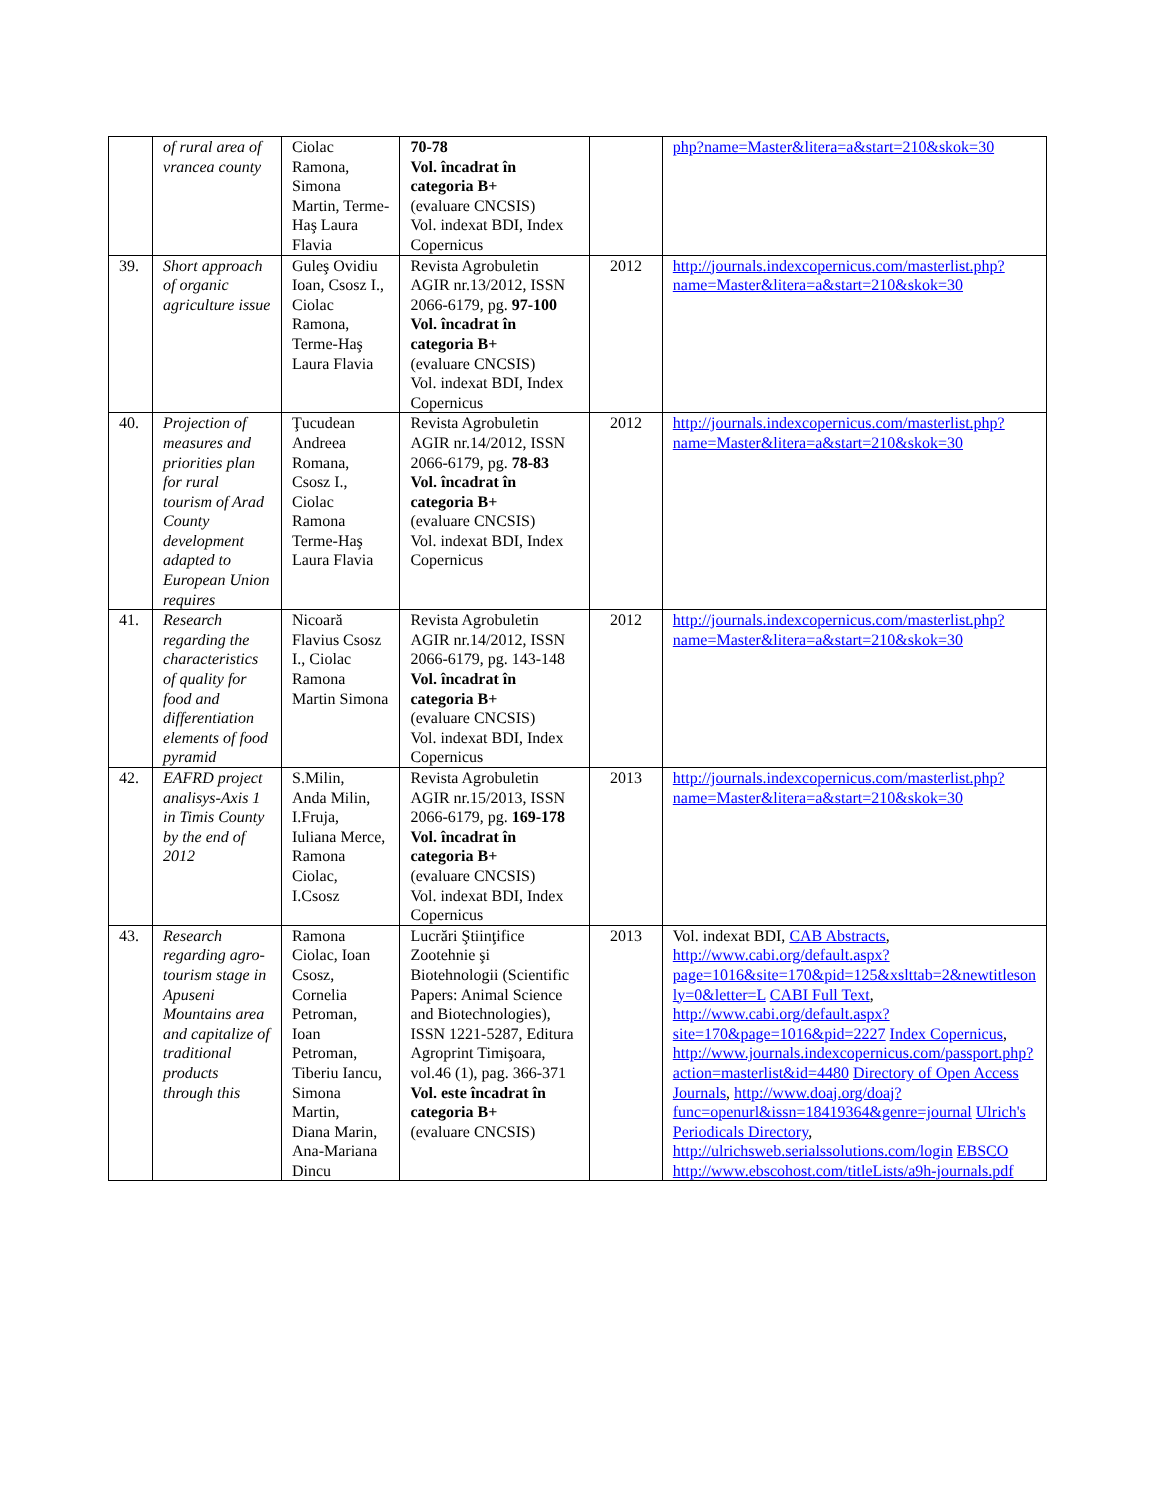| | of rural area of vrancea county | Ciolac Ramona, Simona Martin, Terme-Haş Laura Flavia | 70-78 Vol. încadrat în categoria B+ (evaluare CNCSIS) Vol. indexat BDI, Index Copernicus | | php?name=Master&litera=a&start=210&skok=30 |
| 39. | Short approach of organic agriculture issue | Guleş Ovidiu Ioan, Csosz I., Ciolac Ramona, Terme-Haş Laura Flavia | Revista Agrobuletin AGIR nr.13/2012, ISSN 2066-6179, pg. 97-100 Vol. încadrat în categoria B+ (evaluare CNCSIS) Vol. indexat BDI, Index Copernicus | 2012 | http://journals.indexcopernicus.com/masterlist.php?name=Master&litera=a&start=210&skok=30 |
| 40. | Projection of measures and priorities plan for rural tourism of Arad County development adapted to European Union requires | Ţucudean Andreea Romana, Csosz I., Ciolac Ramona Terme-Haş Laura Flavia | Revista Agrobuletin AGIR nr.14/2012, ISSN 2066-6179, pg. 78-83 Vol. încadrat în categoria B+ (evaluare CNCSIS) Vol. indexat BDI, Index Copernicus | 2012 | http://journals.indexcopernicus.com/masterlist.php?name=Master&litera=a&start=210&skok=30 |
| 41. | Research regarding the characteristics of quality for food and differentiation elements of food pyramid | Nicoară Flavius Csosz I., Ciolac Ramona Martin Simona | Revista Agrobuletin AGIR nr.14/2012, ISSN 2066-6179, pg. 143-148 Vol. încadrat în categoria B+ (evaluare CNCSIS) Vol. indexat BDI, Index Copernicus | 2012 | http://journals.indexcopernicus.com/masterlist.php?name=Master&litera=a&start=210&skok=30 |
| 42. | EAFRD project analisys-Axis 1 in Timis County by the end of 2012 | S.Milin, Anda Milin, I.Fruja, Iuliana Merce, Ramona Ciolac, I.Csosz | Revista Agrobuletin AGIR nr.15/2013, ISSN 2066-6179, pg. 169-178 Vol. încadrat în categoria B+ (evaluare CNCSIS) Vol. indexat BDI, Index Copernicus | 2013 | http://journals.indexcopernicus.com/masterlist.php?name=Master&litera=a&start=210&skok=30 |
| 43. | Research regarding agro-tourism stage in Apuseni Mountains area and capitalize of traditional products through this | Ramona Ciolac, Ioan Csosz, Cornelia Petroman, Ioan Petroman, Tiberiu Iancu, Simona Martin, Diana Marin, Ana-Mariana Dincu | Lucrări Ştiinţifice Zootehnie şi Biotehnologii (Scientific Papers: Animal Science and Biotechnologies), ISSN 1221-5287, Editura Agroprint Timişoara, vol.46 (1), pag. 366-371 Vol. este încadrat în categoria B+ (evaluare CNCSIS) | 2013 | Vol. indexat BDI, CAB Abstracts , http://www.cabi.org/default.aspx?page=1016&site=170&pid=125&xslttab=2&newtitleson ly=0&letter=L CABI Full Text , http://www.cabi.org/default.aspx?site=170&page=1016&pid=2227 Index Copernicus , http://www.journals.indexcopernicus.com/passport.php?action=masterlist&id=4480 Directory of Open Access Journals , http://www.doaj.org/doaj?func=openurl&issn=18419364&genre=journal Ulrich's Periodicals Directory , http://ulrichsweb.serialssolutions.com/login EBSCO http://www.ebscohost.com/titleLists/a9h-journals.pdf |